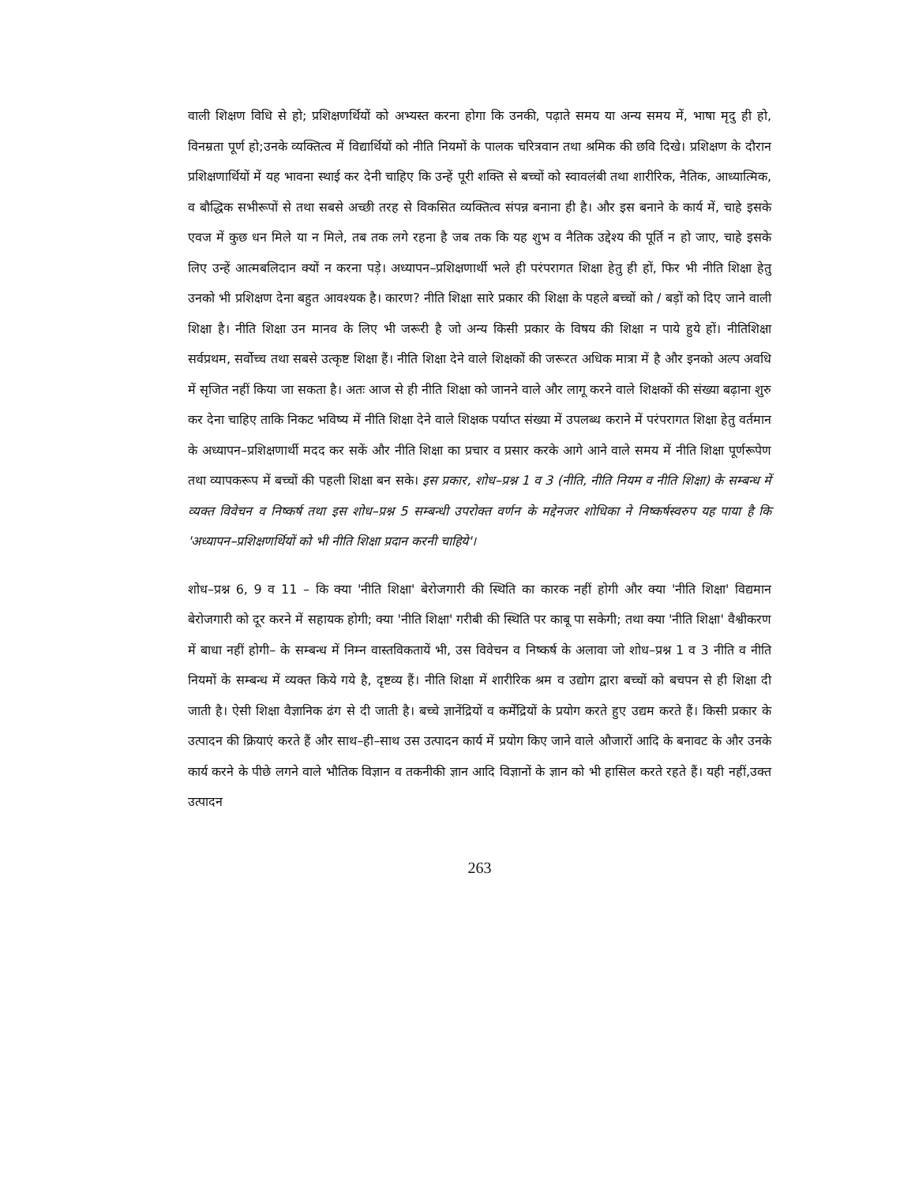वाली शिक्षण विधि से हो; प्रशिक्षणर्थियों को अभ्यस्त करना होगा कि उनकी, पढ़ाते समय या अन्य समय में, भाषा मृदु ही हो, विनम्रता पूर्ण हो;उनके व्यक्तित्व में विद्यार्थियों को नीति नियमों के पालक चरित्रवान तथा श्रमिक की छवि दिखे। प्रशिक्षण के दौरान प्रशिक्षणार्थियों में यह भावना स्थाई कर देनी चाहिए कि उन्हें पूरी शक्ति से बच्चों को स्वावलंबी तथा शारीरिक, नैतिक, आध्यात्मिक, व बौद्धिक सभीरूपों से तथा सबसे अच्छी तरह से विकसित व्यक्तित्व संपन्न बनाना ही है। और इस बनाने के कार्य में, चाहे इसके एवज में कुछ धन मिले या न मिले, तब तक लगे रहना है जब तक कि यह शुभ व नैतिक उद्देश्य की पूर्ति न हो जाए, चाहे इसके लिए उन्हें आत्मबलिदान क्यों न करना पड़े। अध्यापन–प्रशिक्षणार्थी भले ही परंपरागत शिक्षा हेतु ही हों, फिर भी नीति शिक्षा हेतु उनको भी प्रशिक्षण देना बहुत आवश्यक है। कारण? नीति शिक्षा सारे प्रकार की शिक्षा के पहले बच्चों को / बड़ों को दिए जाने वाली शिक्षा है। नीति शिक्षा उन मानव के लिए भी जरूरी है जो अन्य किसी प्रकार के विषय की शिक्षा न पाये हुये हों। नीतिशिक्षा सर्वप्रथम, सर्वोच्च तथा सबसे उत्कृष्ट शिक्षा हैं। नीति शिक्षा देने वाले शिक्षकों की जरूरत अधिक मात्रा में है और इनको अल्प अवधि में सृजित नहीं किया जा सकता है। अतः आज से ही नीति शिक्षा को जानने वाले और लागू करने वाले शिक्षकों की संख्या बढ़ाना शुरु कर देना चाहिए ताकि निकट भविष्य में नीति शिक्षा देने वाले शिक्षक पर्याप्त संख्या में उपलब्ध कराने में परंपरागत शिक्षा हेतु वर्तमान के अध्यापन–प्रशिक्षणार्थी मदद कर सकें और नीति शिक्षा का प्रचार व प्रसार करके आगे आने वाले समय में नीति शिक्षा पूर्णरूपेण तथा व्यापकरूप में बच्चों की पहली शिक्षा बन सके। इस प्रकार, शोध–प्रश्न 1 व 3 (नीति, नीति नियम व नीति शिक्षा) के सम्बन्ध में व्यक्त विवेचन व निष्कर्ष तथा इस शोध–प्रश्न 5 सम्बन्धी उपरोक्त वर्णन के मद्देनजर शोधिका ने निष्कर्षस्वरुप यह पाया है कि 'अध्यापन–प्रशिक्षणर्थियों को भी नीति शिक्षा प्रदान करनी चाहिये'।
शोध–प्रश्न 6, 9 व 11 – कि क्या 'नीति शिक्षा' बेरोजगारी की स्थिति का कारक नहीं होगी और क्या 'नीति शिक्षा' विद्यमान बेरोजगारी को दूर करने में सहायक होगी; क्या 'नीति शिक्षा' गरीबी की स्थिति पर काबू पा सकेगी; तथा क्या 'नीति शिक्षा' वैश्वीकरण में बाधा नहीं होगी– के सम्बन्ध में निम्न वास्तविकतायें भी, उस विवेचन व निष्कर्ष के अलावा जो शोध–प्रश्न 1 व 3 नीति व नीति नियमों के सम्बन्ध में व्यक्त किये गये है, दृष्टव्य हैं। नीति शिक्षा में शारीरिक श्रम व उद्योग द्वारा बच्चों को बचपन से ही शिक्षा दी जाती है। ऐसी शिक्षा वैज्ञानिक ढंग से दी जाती है। बच्चे ज्ञानेंद्रियों व कर्मेंद्रियों के प्रयोग करते हुए उद्यम करते हैं। किसी प्रकार के उत्पादन की क्रियाएं करते हैं और साथ–ही–साथ उस उत्पादन कार्य में प्रयोग किए जाने वाले औजारों आदि के बनावट के और उनके कार्य करने के पीछे लगने वाले भौतिक विज्ञान व तकनीकी ज्ञान आदि विज्ञानों के ज्ञान को भी हासिल करते रहते हैं। यही नहीं,उक्त उत्पादन
263